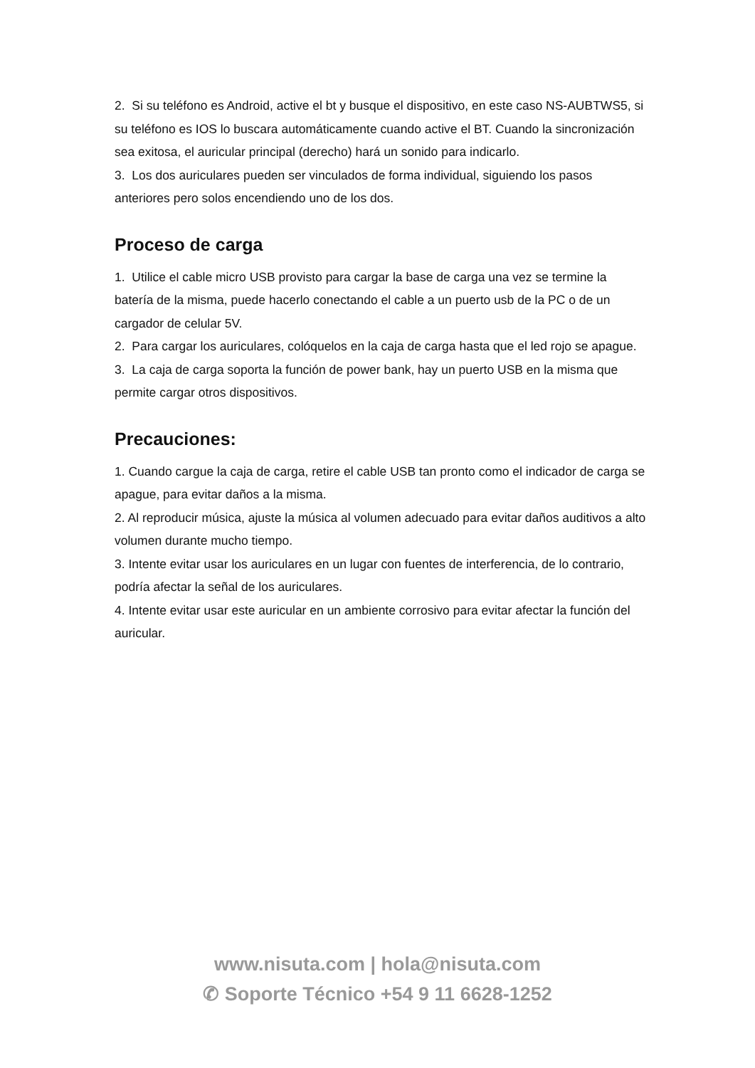2. Si su teléfono es Android, active el bt y busque el dispositivo, en este caso NS-AUBTWS5, si su teléfono es IOS lo buscara automáticamente cuando active el BT. Cuando la sincronización sea exitosa, el auricular principal (derecho) hará un sonido para indicarlo.
3. Los dos auriculares pueden ser vinculados de forma individual, siguiendo los pasos anteriores pero solos encendiendo uno de los dos.
Proceso de carga
1. Utilice el cable micro USB provisto para cargar la base de carga una vez se termine la batería de la misma, puede hacerlo conectando el cable a un puerto usb de la PC o de un cargador de celular 5V.
2. Para cargar los auriculares, colóquelos en la caja de carga hasta que el led rojo se apague.
3. La caja de carga soporta la función de power bank, hay un puerto USB en la misma que permite cargar otros dispositivos.
Precauciones:
1. Cuando cargue la caja de carga, retire el cable USB tan pronto como el indicador de carga se apague, para evitar daños a la misma.
2. Al reproducir música, ajuste la música al volumen adecuado para evitar daños auditivos a alto volumen durante mucho tiempo.
3. Intente evitar usar los auriculares en un lugar con fuentes de interferencia, de lo contrario, podría afectar la señal de los auriculares.
4. Intente evitar usar este auricular en un ambiente corrosivo para evitar afectar la función del auricular.
www.nisuta.com | hola@nisuta.com
✆ Soporte Técnico +54 9 11 6628-1252